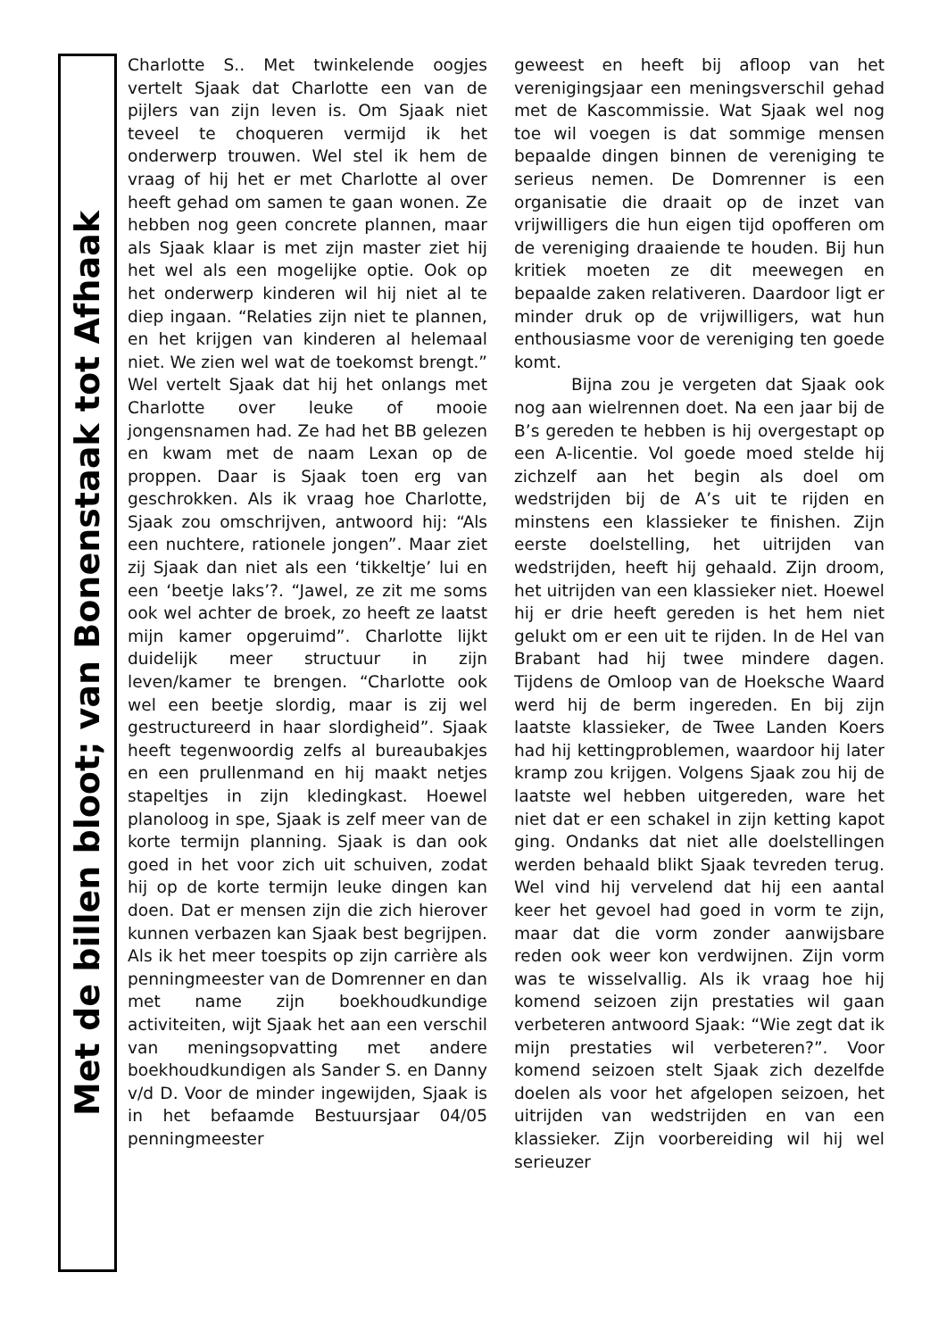Met de billen bloot; van Bonenstaak tot Afhaak
Charlotte S.. Met twinkelende oogjes vertelt Sjaak dat Charlotte een van de pijlers van zijn leven is. Om Sjaak niet teveel te choqueren vermijd ik het onderwerp trouwen. Wel stel ik hem de vraag of hij het er met Charlotte al over heeft gehad om samen te gaan wonen. Ze hebben nog geen concrete plannen, maar als Sjaak klaar is met zijn master ziet hij het wel als een mogelijke optie. Ook op het onderwerp kinderen wil hij niet al te diep ingaan. “Relaties zijn niet te plannen, en het krijgen van kinderen al helemaal niet. We zien wel wat de toekomst brengt.” Wel vertelt Sjaak dat hij het onlangs met Charlotte over leuke of mooie jongensnamen had. Ze had het BB gelezen en kwam met de naam Lexan op de proppen. Daar is Sjaak toen erg van geschrokken. Als ik vraag hoe Charlotte, Sjaak zou omschrijven, antwoord hij: “Als een nuchtere, rationele jongen”. Maar ziet zij Sjaak dan niet als een ‘tikkeltje’ lui en een ‘beetje laks’?. “Jawel, ze zit me soms ook wel achter de broek, zo heeft ze laatst mijn kamer opgeruimd”. Charlotte lijkt duidelijk meer structuur in zijn leven/kamer te brengen. “Charlotte ook wel een beetje slordig, maar is zij wel gestructureerd in haar slordigheid”. Sjaak heeft tegenwoordig zelfs al bureaubakjes en een prullenmand en hij maakt netjes stapeltjes in zijn kledingkast. Hoewel planoloog in spe, Sjaak is zelf meer van de korte termijn planning. Sjaak is dan ook goed in het voor zich uit schuiven, zodat hij op de korte termijn leuke dingen kan doen. Dat er mensen zijn die zich hierover kunnen verbazen kan Sjaak best begrijpen. Als ik het meer toespits op zijn carrière als penningmeester van de Domrenner en dan met name zijn boekhoudkundige activiteiten, wijt Sjaak het aan een verschil van meningsopvatting met andere boekhoudkundigen als Sander S. en Danny v/d D. Voor de minder ingewijden, Sjaak is in het befaamde Bestuursjaar 04/05 penningmeester
geweest en heeft bij afloop van het verenigingsjaar een meningsverschil gehad met de Kascommissie. Wat Sjaak wel nog toe wil voegen is dat sommige mensen bepaalde dingen binnen de vereniging te serieus nemen. De Domrenner is een organisatie die draait op de inzet van vrijwilligers die hun eigen tijd opofferen om de vereniging draaiende te houden. Bij hun kritiek moeten ze dit meewegen en bepaalde zaken relativeren. Daardoor ligt er minder druk op de vrijwilligers, wat hun enthousiasme voor de vereniging ten goede komt.
Bijna zou je vergeten dat Sjaak ook nog aan wielrennen doet. Na een jaar bij de B’s gereden te hebben is hij overgestapt op een A-licentie. Vol goede moed stelde hij zichzelf aan het begin als doel om wedstrijden bij de A’s uit te rijden en minstens een klassieker te finishen. Zijn eerste doelstelling, het uitrijden van wedstrijden, heeft hij gehaald. Zijn droom, het uitrijden van een klassieker niet. Hoewel hij er drie heeft gereden is het hem niet gelukt om er een uit te rijden. In de Hel van Brabant had hij twee mindere dagen. Tijdens de Omloop van de Hoeksche Waard werd hij de berm ingereden. En bij zijn laatste klassieker, de Twee Landen Koers had hij kettingproblemen, waardoor hij later kramp zou krijgen. Volgens Sjaak zou hij de laatste wel hebben uitgereden, ware het niet dat er een schakel in zijn ketting kapot ging. Ondanks dat niet alle doelstellingen werden behaald blikt Sjaak tevreden terug. Wel vind hij vervelend dat hij een aantal keer het gevoel had goed in vorm te zijn, maar dat die vorm zonder aanwijsbare reden ook weer kon verdwijnen. Zijn vorm was te wisselvallig. Als ik vraag hoe hij komend seizoen zijn prestaties wil gaan verbeteren antwoord Sjaak: “Wie zegt dat ik mijn prestaties wil verbeteren?”. Voor komend seizoen stelt Sjaak zich dezelfde doelen als voor het afgelopen seizoen, het uitrijden van wedstrijden en van een klassieker. Zijn voorbereiding wil hij wel serieuzer